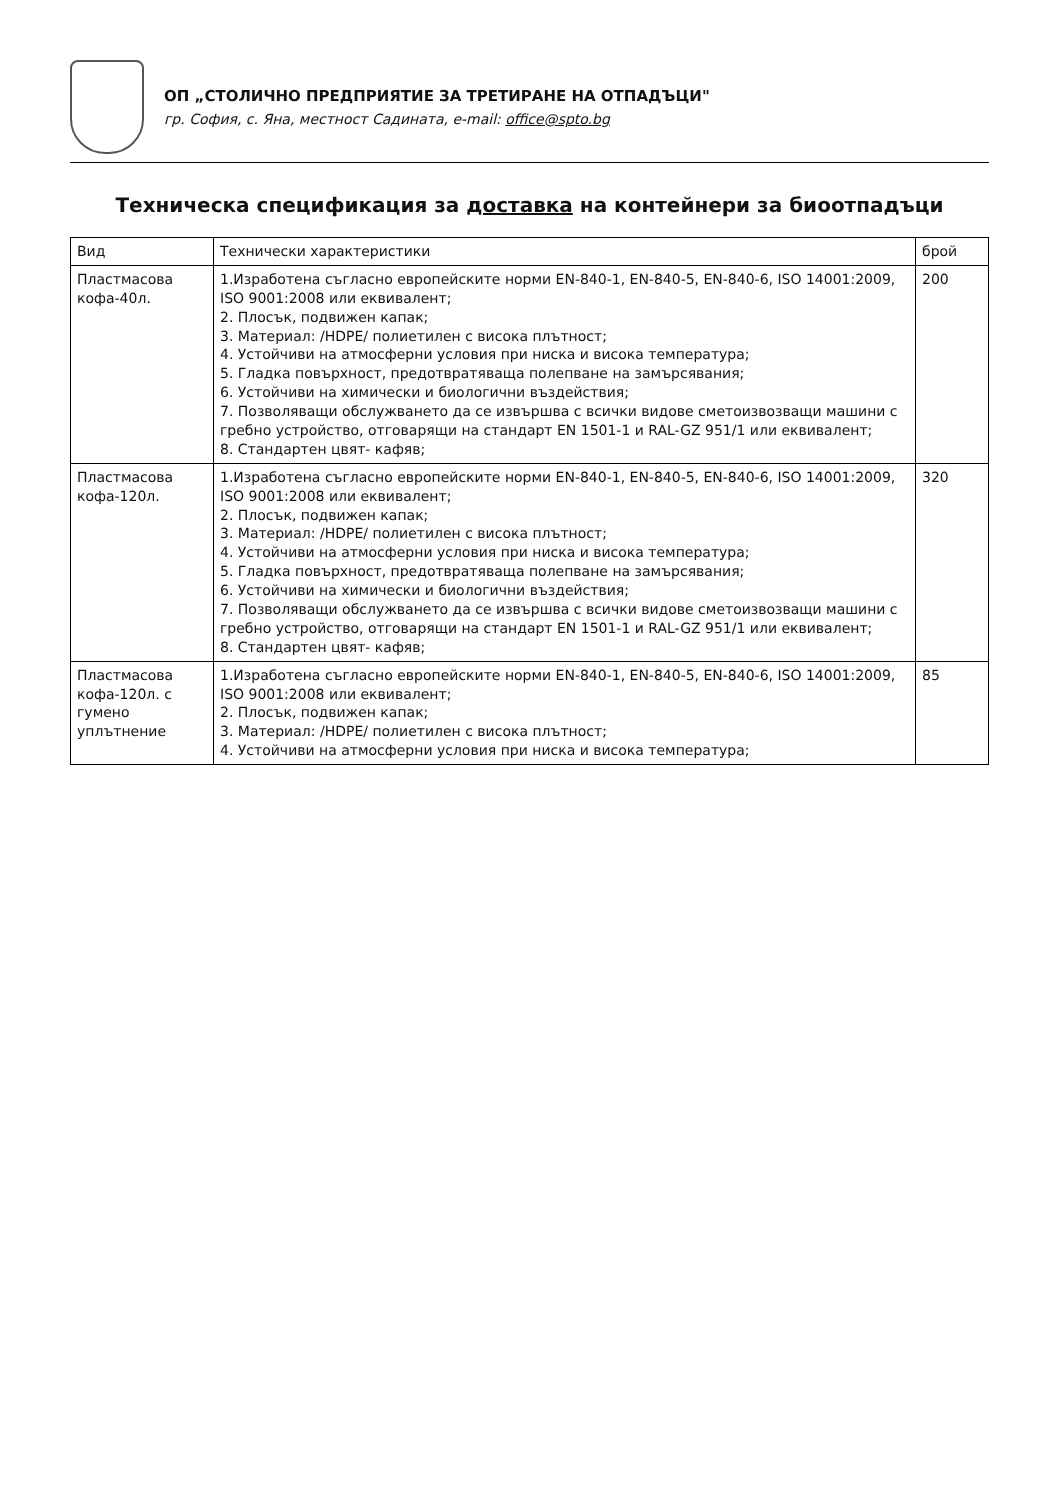ОП „СТОЛИЧНО ПРЕДПРИЯТИЕ ЗА ТРЕТИРАНЕ НА ОТПАДЪЦИ"
гр. София, с. Яна, местност Садината, e-mail: office@spto.bg
Техническа спецификация за доставка на контейнери за биоотпадъци
| Вид | Технически характеристики | брой |
| --- | --- | --- |
| Пластмасова кофа-40л. | 1.Изработена съгласно европейските норми EN-840-1, EN-840-5, EN-840-6, ISO 14001:2009, ISO 9001:2008 или еквивалент; 2. Плосък, подвижен капак; 3. Материал: /HDPE/ полиетилен с висока плътност; 4. Устойчиви на атмосферни условия при ниска и висока температура; 5. Гладка повърхност, предотвратяваща полепване на замърсявания; 6. Устойчиви на химически и биологични въздействия; 7. Позволяващи обслужването да се извършва с всички видове сметоизвозващи машини с гребно устройство, отговарящи на стандарт EN 1501-1 и RAL-GZ 951/1 или еквивалент; 8. Стандартен цвят- кафяв; | 200 |
| Пластмасова кофа-120л. | 1.Изработена съгласно европейските норми EN-840-1, EN-840-5, EN-840-6, ISO 14001:2009, ISO 9001:2008 или еквивалент; 2. Плосък, подвижен капак; 3. Материал: /HDPE/ полиетилен с висока плътност; 4. Устойчиви на атмосферни условия при ниска и висока температура; 5. Гладка повърхност, предотвратяваща полепване на замърсявания; 6. Устойчиви на химически и биологични въздействия; 7. Позволяващи обслужването да се извършва с всички видове сметоизвозващи машини с гребно устройство, отговарящи на стандарт EN 1501-1 и RAL-GZ 951/1 или еквивалент; 8. Стандартен цвят- кафяв; | 320 |
| Пластмасова кофа-120л. с гумено уплътнение | 1.Изработена съгласно европейските норми EN-840-1, EN-840-5, EN-840-6, ISO 14001:2009, ISO 9001:2008 или еквивалент; 2. Плосък, подвижен капак; 3. Материал: /HDPE/ полиетилен с висока плътност; 4. Устойчиви на атмосферни условия при ниска и висока температура; | 85 |